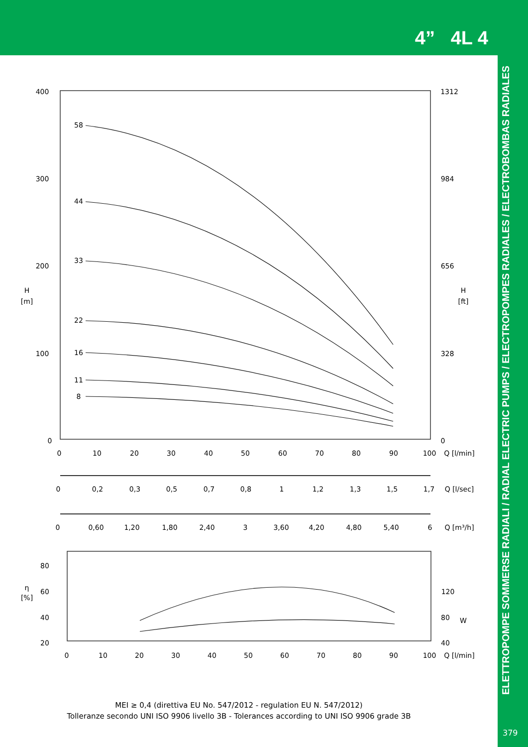4” 4L 4
ELETTROPOMPE SOMMERSE RADIALI / RADIAL ELECTRIC PUMPS / ELECTROPOMPES RADIALES / ELECTROBOMBAS RADIALES
379
400
300
200
100
0
1312
984
656
328
0
H
[m]
H
[ft]
58
44
33
22
16
11
8
0
10
20
30
40
50
60
70
80
90
100
Q [l/min]
0
0,2
0,3
0,5
0,7
0,8
1
1,2
1,3
1,5
1,7
Q [l/sec]
0
0,60
1,20
1,80
2,40
3
3,60
4,20
4,80
5,40
6
Q [m³/h]
80
60
40
20
η
[%]
120
80
W
40
0
10
20
30
40
50
60
70
80
90
100
Q [l/min]
MEI ≥ 0,4 (direttiva EU No. 547/2012 - regulation EU N. 547/2012)
Tolleranze secondo UNI ISO 9906 livello 3B - Tolerances according to UNI ISO 9906 grade 3B